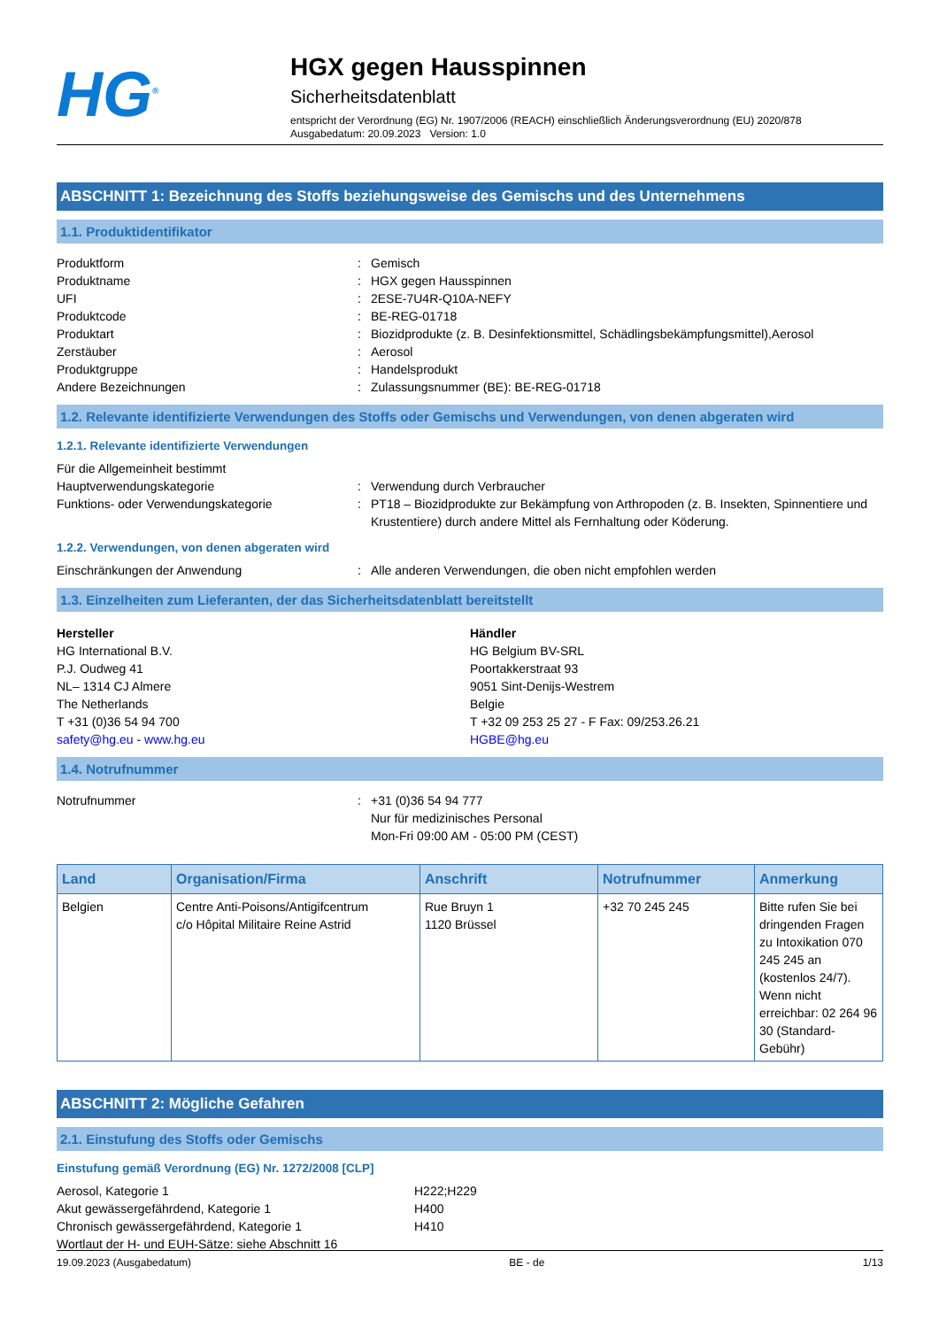HG<sup>®</sup>
HGX gegen Hausspinnen
Sicherheitsdatenblatt
entspricht der Verordnung (EG) Nr. 1907/2006 (REACH) einschließlich Änderungsverordnung (EU) 2020/878
Ausgabedatum: 20.09.2023 Version: 1.0
ABSCHNITT 1: Bezeichnung des Stoffs beziehungsweise des Gemischs und des Unternehmens
1.1. Produktidentifikator
Produktform : Gemisch
Produktname : HGX gegen Hausspinnen
UFI : 2ESE-7U4R-Q10A-NEFY
Produktcode : BE-REG-01718
Produktart : Biozidprodukte (z. B. Desinfektionsmittel, Schädlingsbekämpfungsmittel),Aerosol
Zerstäuber : Aerosol
Produktgruppe : Handelsprodukt
Andere Bezeichnungen : Zulassungsnummer (BE): BE-REG-01718
1.2. Relevante identifizierte Verwendungen des Stoffs oder Gemischs und Verwendungen, von denen abgeraten wird
1.2.1. Relevante identifizierte Verwendungen
Für die Allgemeinheit bestimmt
Hauptverwendungskategorie : Verwendung durch Verbraucher
Funktions- oder Verwendungskategorie : PT18 – Biozidprodukte zur Bekämpfung von Arthropoden (z. B. Insekten, Spinnentiere und Krustentiere) durch andere Mittel als Fernhaltung oder Köderung.
1.2.2. Verwendungen, von denen abgeraten wird
Einschränkungen der Anwendung : Alle anderen Verwendungen, die oben nicht empfohlen werden
1.3. Einzelheiten zum Lieferanten, der das Sicherheitsdatenblatt bereitstellt
Hersteller
HG International B.V.
P.J. Oudweg 41
NL– 1314 CJ Almere
The Netherlands
T +31 (0)36 54 94 700
safety@hg.eu - www.hg.eu
Händler
HG Belgium BV-SRL
Poortakkerstraat 93
9051 Sint-Denijs-Westrem
Belgie
T +32 09 253 25 27 - F Fax: 09/253.26.21
HGBE@hg.eu
1.4. Notrufnummer
Notrufnummer : +31 (0)36 54 94 777
Nur für medizinisches Personal
Mon-Fri 09:00 AM - 05:00 PM (CEST)
| Land | Organisation/Firma | Anschrift | Notrufnummer | Anmerkung |
| --- | --- | --- | --- | --- |
| Belgien | Centre Anti-Poisons/Antigifcentrum c/o Hôpital Militaire Reine Astrid | Rue Bruyn 1 1120 Brüssel | +32 70 245 245 | Bitte rufen Sie bei dringenden Fragen zu Intoxikation 070 245 245 an (kostenlos 24/7). Wenn nicht erreichbar: 02 264 96 30 (Standard-Gebühr) |
ABSCHNITT 2: Mögliche Gefahren
2.1. Einstufung des Stoffs oder Gemischs
Einstufung gemäß Verordnung (EG) Nr. 1272/2008 [CLP]
Aerosol, Kategorie 1 H222;H229
Akut gewässergefährdend, Kategorie 1 H400
Chronisch gewässergefährdend, Kategorie 1 H410
Wortlaut der H- und EUH-Sätze: siehe Abschnitt 16
19.09.2023 (Ausgabedatum) BE - de 1/13